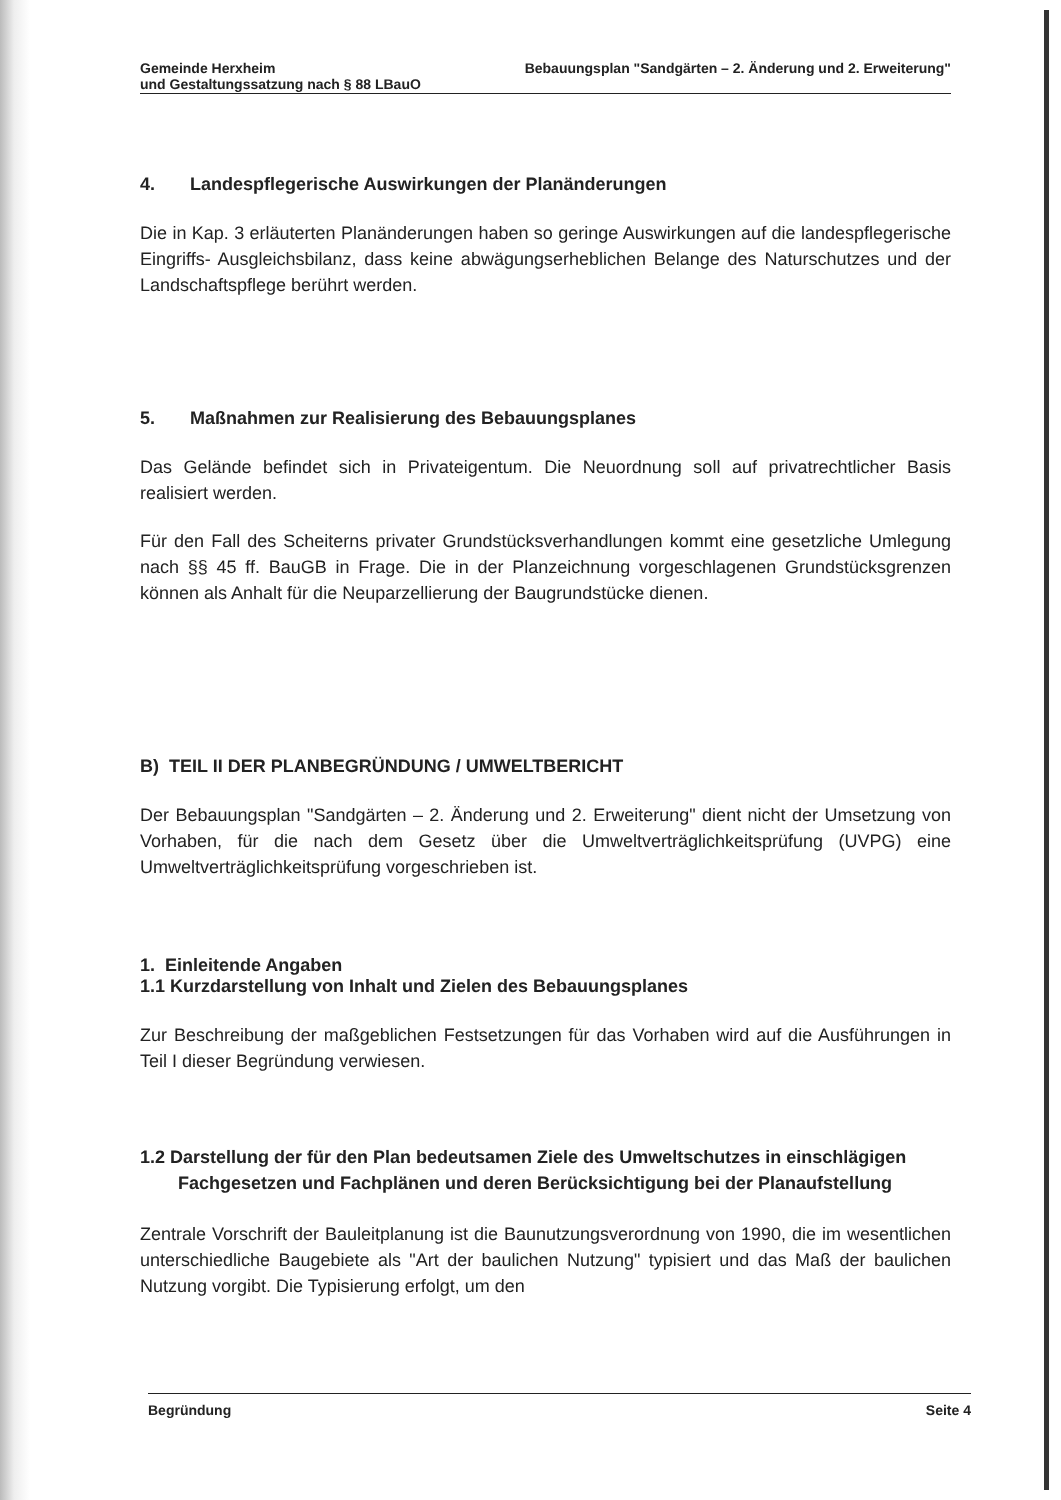Gemeinde Herxheim Bebauungsplan "Sandgärten – 2. Änderung und 2. Erweiterung"
und Gestaltungssatzung nach § 88 LBauO
4. Landespflegerische Auswirkungen der Planänderungen
Die in Kap. 3 erläuterten Planänderungen haben so geringe Auswirkungen auf die landespflegerische Eingriffs- Ausgleichsbilanz, dass keine abwägungserheblichen Belange des Naturschutzes und der Landschaftspflege berührt werden.
5. Maßnahmen zur Realisierung des Bebauungsplanes
Das Gelände befindet sich in Privateigentum. Die Neuordnung soll auf privatrechtlicher Basis realisiert werden.
Für den Fall des Scheiterns privater Grundstücksverhandlungen kommt eine gesetzliche Umlegung nach §§ 45 ff. BauGB in Frage. Die in der Planzeichnung vorgeschlagenen Grundstücksgrenzen können als Anhalt für die Neuparzellierung der Baugrundstücke dienen.
B) TEIL II DER PLANBEGRÜNDUNG / UMWELTBERICHT
Der Bebauungsplan "Sandgärten – 2. Änderung und 2. Erweiterung" dient nicht der Umsetzung von Vorhaben, für die nach dem Gesetz über die Umweltverträglichkeitsprüfung (UVPG) eine Umweltverträglichkeitsprüfung vorgeschrieben ist.
1. Einleitende Angaben
1.1 Kurzdarstellung von Inhalt und Zielen des Bebauungsplanes
Zur Beschreibung der maßgeblichen Festsetzungen für das Vorhaben wird auf die Ausführungen in Teil I dieser Begründung verwiesen.
1.2 Darstellung der für den Plan bedeutsamen Ziele des Umweltschutzes in einschlägigen Fachgesetzen und Fachplänen und deren Berücksichtigung bei der Planaufstellung
Zentrale Vorschrift der Bauleitplanung ist die Baunutzungsverordnung von 1990, die im wesentlichen unterschiedliche Baugebiete als "Art der baulichen Nutzung" typisiert und das Maß der baulichen Nutzung vorgibt. Die Typisierung erfolgt, um den
Begründung Seite 4